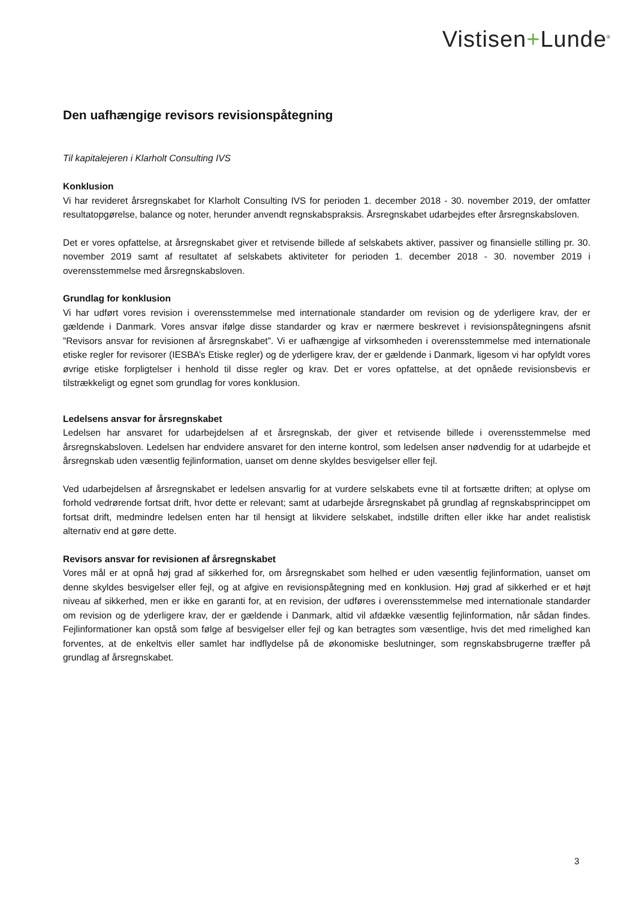Vistisen+Lunde<sup>®</sup>
Den uafhængige revisors revisionspåtegning
Til kapitalejeren i Klarholt Consulting IVS
Konklusion
Vi har revideret årsregnskabet for Klarholt Consulting IVS for perioden 1. december 2018 - 30. november 2019, der omfatter resultatopgørelse, balance og noter, herunder anvendt regnskabspraksis. Årsregnskabet udarbejdes efter årsregnskabsloven.
Det er vores opfattelse, at årsregnskabet giver et retvisende billede af selskabets aktiver, passiver og finansielle stilling pr. 30. november 2019 samt af resultatet af selskabets aktiviteter for perioden 1. december 2018 - 30. november 2019 i overensstemmelse med årsregnskabsloven.
Grundlag for konklusion
Vi har udført vores revision i overensstemmelse med internationale standarder om revision og de yderligere krav, der er gældende i Danmark. Vores ansvar ifølge disse standarder og krav er nærmere beskrevet i revisionspåtegningens afsnit ”Revisors ansvar for revisionen af årsregnskabet”. Vi er uafhængige af virksomheden i overensstemmelse med internationale etiske regler for revisorer (IESBA’s Etiske regler) og de yderligere krav, der er gældende i Danmark, ligesom vi har opfyldt vores øvrige etiske forpligtelser i henhold til disse regler og krav. Det er vores opfattelse, at det opnåede revisionsbevis er tilstrækkeligt og egnet som grundlag for vores konklusion.
Ledelsens ansvar for årsregnskabet
Ledelsen har ansvaret for udarbejdelsen af et årsregnskab, der giver et retvisende billede i overensstemmelse med årsregnskabsloven. Ledelsen har endvidere ansvaret for den interne kontrol, som ledelsen anser nødvendig for at udarbejde et årsregnskab uden væsentlig fejlinformation, uanset om denne skyldes besvigelser eller fejl.
Ved udarbejdelsen af årsregnskabet er ledelsen ansvarlig for at vurdere selskabets evne til at fortsætte driften; at oplyse om forhold vedrørende fortsat drift, hvor dette er relevant; samt at udarbejde årsregnskabet på grundlag af regnskabsprincippet om fortsat drift, medmindre ledelsen enten har til hensigt at likvidere selskabet, indstille driften eller ikke har andet realistisk alternativ end at gøre dette.
Revisors ansvar for revisionen af årsregnskabet
Vores mål er at opnå høj grad af sikkerhed for, om årsregnskabet som helhed er uden væsentlig fejlinformation, uanset om denne skyldes besvigelser eller fejl, og at afgive en revisionspåtegning med en konklusion. Høj grad af sikkerhed er et højt niveau af sikkerhed, men er ikke en garanti for, at en revision, der udføres i overensstemmelse med internationale standarder om revision og de yderligere krav, der er gældende i Danmark, altid vil afdække væsentlig fejlinformation, når sådan findes. Fejlinformationer kan opstå som følge af besvigelser eller fejl og kan betragtes som væsentlige, hvis det med rimelighed kan forventes, at de enkeltvis eller samlet har indflydelse på de økonomiske beslutninger, som regnskabsbrugerne træffer på grundlag af årsregnskabet.
3